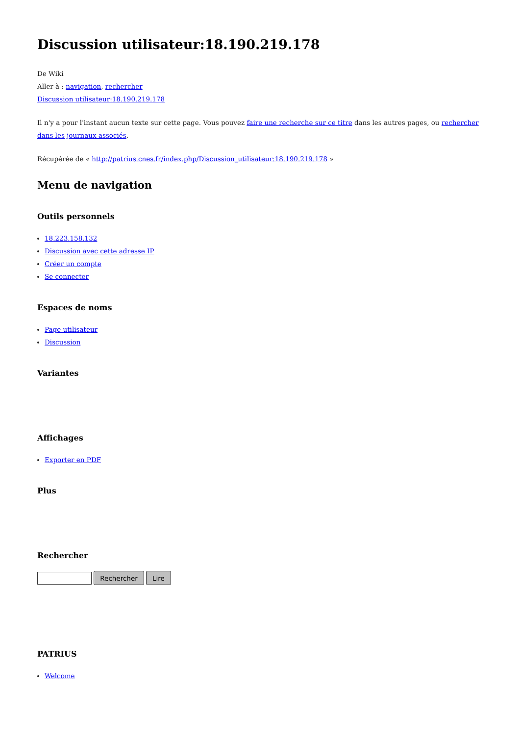Discussion utilisateur:18.190.219.178
De Wiki
Aller à : navigation, rechercher
Discussion utilisateur:18.190.219.178
Il n'y a pour l'instant aucun texte sur cette page. Vous pouvez faire une recherche sur ce titre dans les autres pages, ou rechercher dans les journaux associés.
Récupérée de « http://patrius.cnes.fr/index.php/Discussion_utilisateur:18.190.219.178 »
Menu de navigation
Outils personnels
18.223.158.132
Discussion avec cette adresse IP
Créer un compte
Se connecter
Espaces de noms
Page utilisateur
Discussion
Variantes
Affichages
Exporter en PDF
Plus
Rechercher
Rechercher Lire
PATRIUS
Welcome